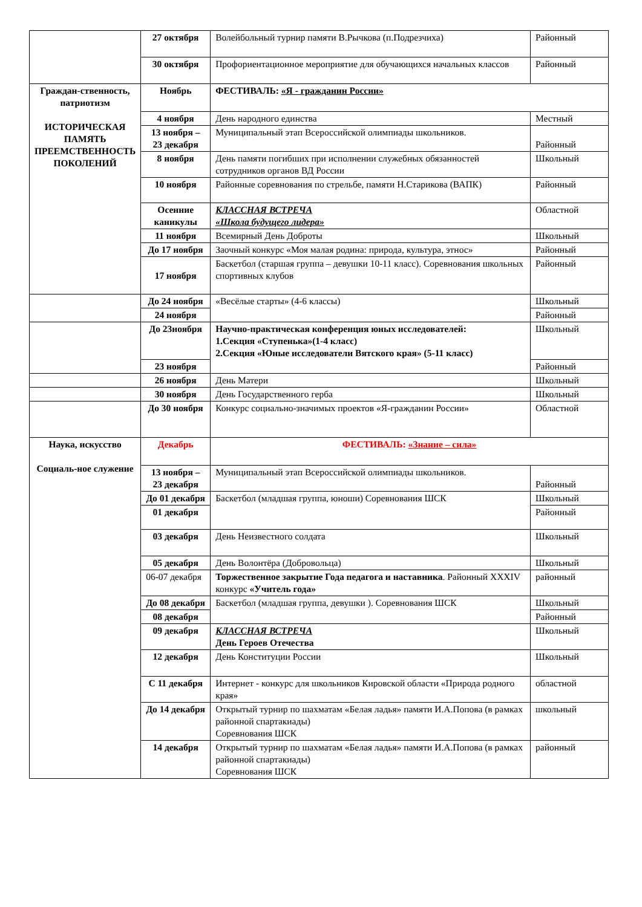| | 27 октября | Волейбольный турнир памяти В.Рычкова (п.Подрезчиха) | Районный |
| | 30 октября | Профориентационное мероприятие для обучающихся начальных классов | Районный |
| Граждан-ственность, патриотизм ИСТОРИЧЕСКАЯ ПАМЯТЬ ПРЕЕМСТВЕННОСТЬ ПОКОЛЕНИЙ | Ноябрь | ФЕСТИВАЛЬ: «Я - гражданин России» | |
| | 4 ноября | День народного единства | Местный |
| | 13 ноября – 23 декабря | Муниципальный этап Всероссийской олимпиады школьников. | Районный |
| | 8 ноября | День памяти погибших при исполнении служебных обязанностей сотрудников органов ВД России | Школьный |
| | 10 ноября | Районные соревнования по стрельбе, памяти Н.Старикова (ВАПК) | Районный |
| | Осенние каникулы | КЛАССНАЯ ВСТРЕЧА «Школа будущего лидера» | Областной |
| | 11 ноября | Всемирный День Доброты | Школьный |
| | До 17 ноября | Заочный конкурс «Моя малая родина: природа, культура, этнос» | Районный |
| | 17 ноября | Баскетбол (старшая группа – девушки 10-11 класс). Соревнования школьных спортивных клубов | Районный |
| | До 24 ноября | «Весёлые старты» (4-6 классы) | Школьный |
| | 24 ноября | | Районный |
| | До 23ноября | Научно-практическая конференция юных исследователей: 1.Секция «Ступенька»(1-4 класс) 2.Секция «Юные исследователи Вятского края» (5-11 класс) | Школьный |
| | 23 ноября | | Районный |
| | 26 ноября | День Матери | Школьный |
| | 30 ноября | День Государственного герба | Школьный |
| | До 30 ноября | Конкурс социально-значимых проектов «Я-гражданин России» | Областной |
| Наука, искусство Социаль-ное служение | Декабрь | ФЕСТИВАЛЬ: «Знание – сила» | |
| | 13 ноября – 23 декабря | Муниципальный этап Всероссийской олимпиады школьников. | Районный |
| | До 01 декабря | Баскетбол (младшая группа, юноши) Соревнования ШСК | Школьный |
| | 01 декабря | | Районный |
| | 03 декабря | День Неизвестного солдата | Школьный |
| | 05 декабря | День Волонтёра (Добровольца) | Школьный |
| | 06-07 декабря | Торжественное закрытие Года педагога и наставника . Районный XXXIV конкурс «Учитель года» | районный |
| | До 08 декабря | Баскетбол (младшая группа, девушки ). Соревнования ШСК | Школьный |
| | 08 декабря | | Районный |
| | 09 декабря | КЛАССНАЯ ВСТРЕЧА День Героев Отечества | Школьный |
| | 12 декабря | День Конституции России | Школьный |
| | С 11 декабря | Интернет - конкурс для школьников Кировской области «Природа родного края» | областной |
| | До 14 декабря | Открытый турнир по шахматам «Белая ладья» памяти И.А.Попова (в рамках районной спартакиады) Соревнования ШСК | школьный |
| | 14 декабря | Открытый турнир по шахматам «Белая ладья» памяти И.А.Попова (в рамках районной спартакиады) Соревнования ШСК | районный |